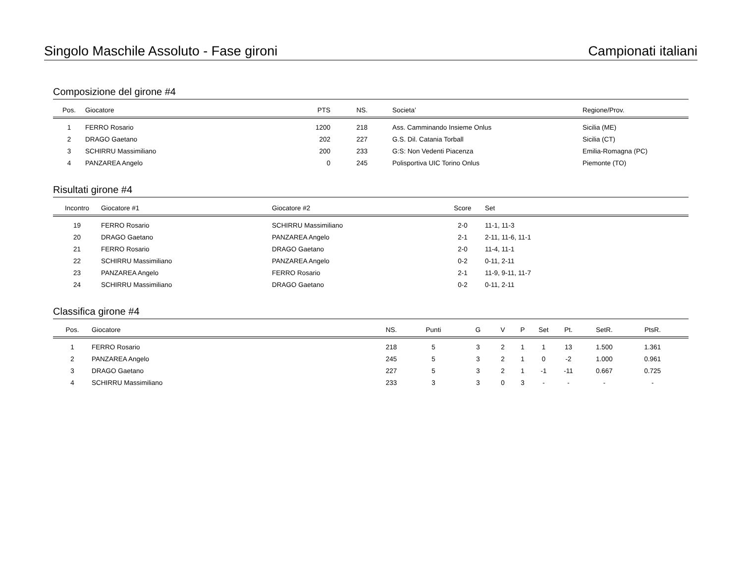Singolo Maschile Assoluto - Fase gironi Campionati italiani
Composizione del girone #4
| Pos. | Giocatore | PTS | NS. | | Societa’ | Regione/Prov. |
| --- | --- | --- | --- | --- | --- | --- |
| 1 | FERRO Rosario | 1200 | 218 | | Ass. Camminando Insieme Onlus | Sicilia (ME) |
| 2 | DRAGO Gaetano | 202 | 227 | | G.S. Dil. Catania Torball | Sicilia (CT) |
| 3 | SCHIRRU Massimiliano | 200 | 233 | | G:S: Non Vedenti Piacenza | Emilia-Romagna (PC) |
| 4 | PANZAREA Angelo | 0 | 245 | | Polisportiva UIC Torino Onlus | Piemonte (TO) |
Risultati girone #4
| Incontro | Giocatore #1 | Giocatore #2 | Score | Set |
| --- | --- | --- | --- | --- |
| 19 | FERRO Rosario | SCHIRRU Massimiliano | 2-0 | 11-1, 11-3 |
| 20 | DRAGO Gaetano | PANZAREA Angelo | 2-1 | 2-11, 11-6, 11-1 |
| 21 | FERRO Rosario | DRAGO Gaetano | 2-0 | 11-4, 11-1 |
| 22 | SCHIRRU Massimiliano | PANZAREA Angelo | 0-2 | 0-11, 2-11 |
| 23 | PANZAREA Angelo | FERRO Rosario | 2-1 | 11-9, 9-11, 11-7 |
| 24 | SCHIRRU Massimiliano | DRAGO Gaetano | 0-2 | 0-11, 2-11 |
Classifica girone #4
| Pos. | Giocatore | NS. | Punti | G | V | P | Set | Pt. | SetR. | PtsR. | |
| --- | --- | --- | --- | --- | --- | --- | --- | --- | --- | --- | --- |
| 1 | FERRO Rosario | 218 | 5 | 3 | 2 | 1 | 1 | 13 | 1.500 | 1.361 | |
| 2 | PANZAREA Angelo | 245 | 5 | 3 | 2 | 1 | 0 | -2 | 1.000 | 0.961 | |
| 3 | DRAGO Gaetano | 227 | 5 | 3 | 2 | 1 | -1 | -11 | 0.667 | 0.725 | |
| 4 | SCHIRRU Massimiliano | 233 | 3 | 3 | 0 | 3 | - | - | - | - | |